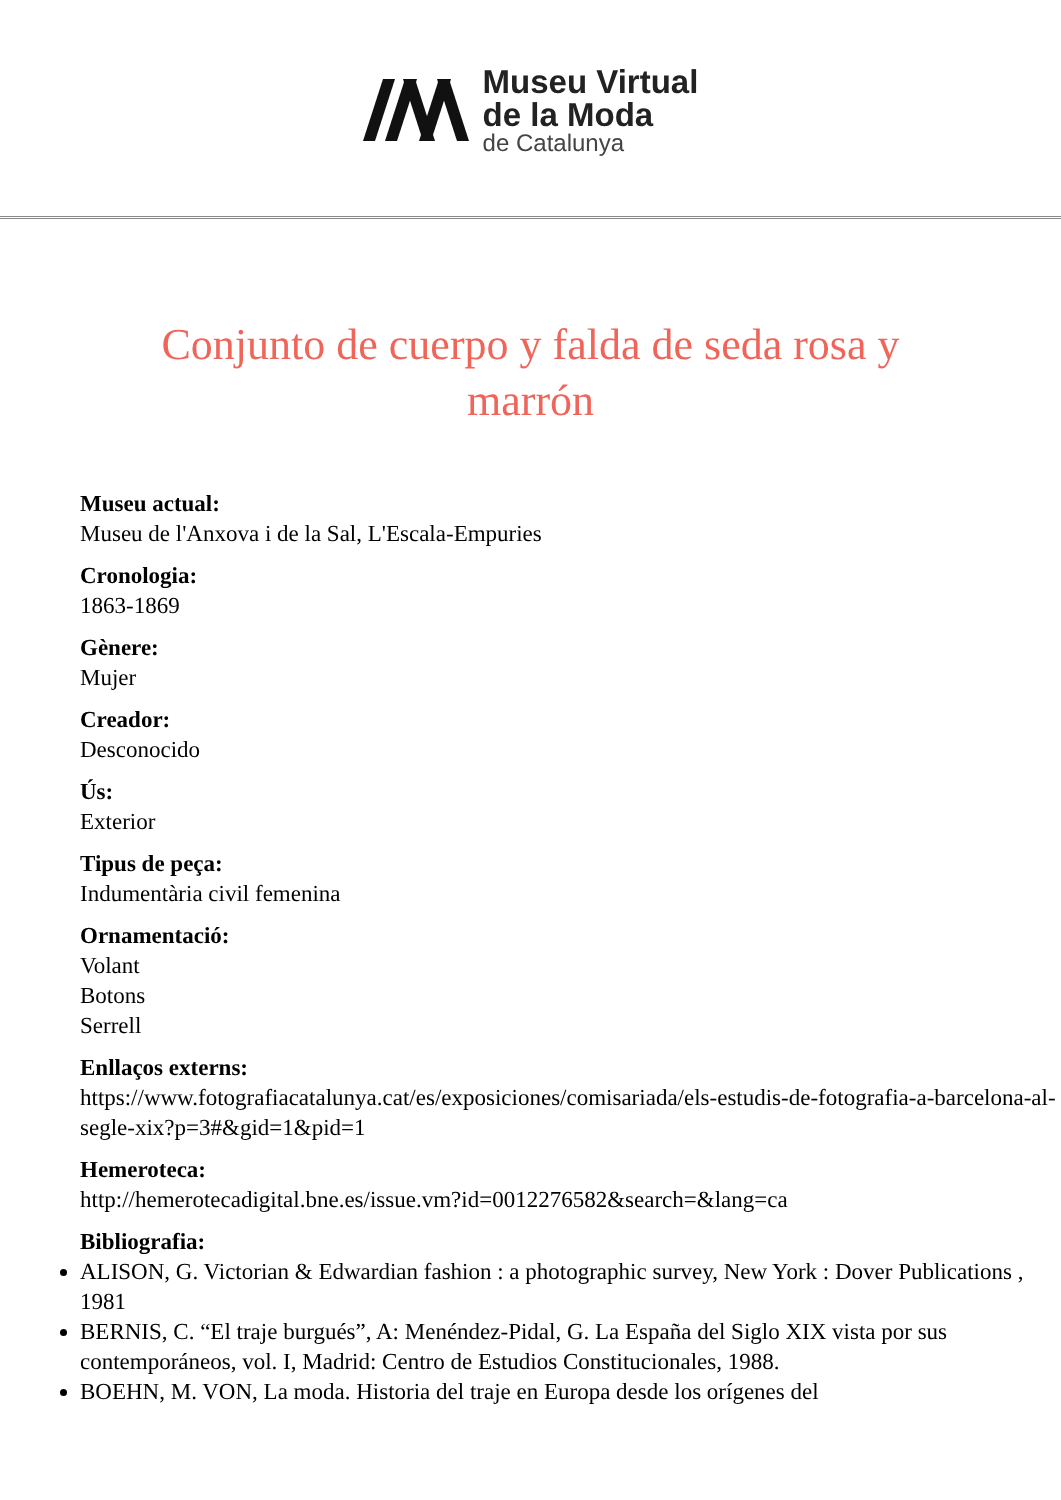Museu Virtual
de la Moda
de Catalunya
Conjunto de cuerpo y falda de seda rosa y marrón
Museu actual:
Museu de l'Anxova i de la Sal, L'Escala-Empuries
Cronologia:
1863-1869
Gènere:
Mujer
Creador:
Desconocido
Ús:
Exterior
Tipus de peça:
Indumentària civil femenina
Ornamentació:
Volant
Botons
Serrell
Enllaços externs:
https://www.fotografiacatalunya.cat/es/exposiciones/comisariada/els-estudis-de-fotografia-a-barcelona-al-segle-xix?p=3#&gid=1&pid=1
Hemeroteca:
http://hemerotecadigital.bne.es/issue.vm?id=0012276582&search=&lang=ca
Bibliografia:
ALISON, G. Victorian & Edwardian fashion : a photographic survey, New York : Dover Publications , 1981
BERNIS, C. “El traje burgués”, A: Menéndez-Pidal, G. La España del Siglo XIX vista por sus contemporáneos, vol. I, Madrid: Centro de Estudios Constitucionales, 1988.
BOEHN, M. VON, La moda. Historia del traje en Europa desde los orígenes del